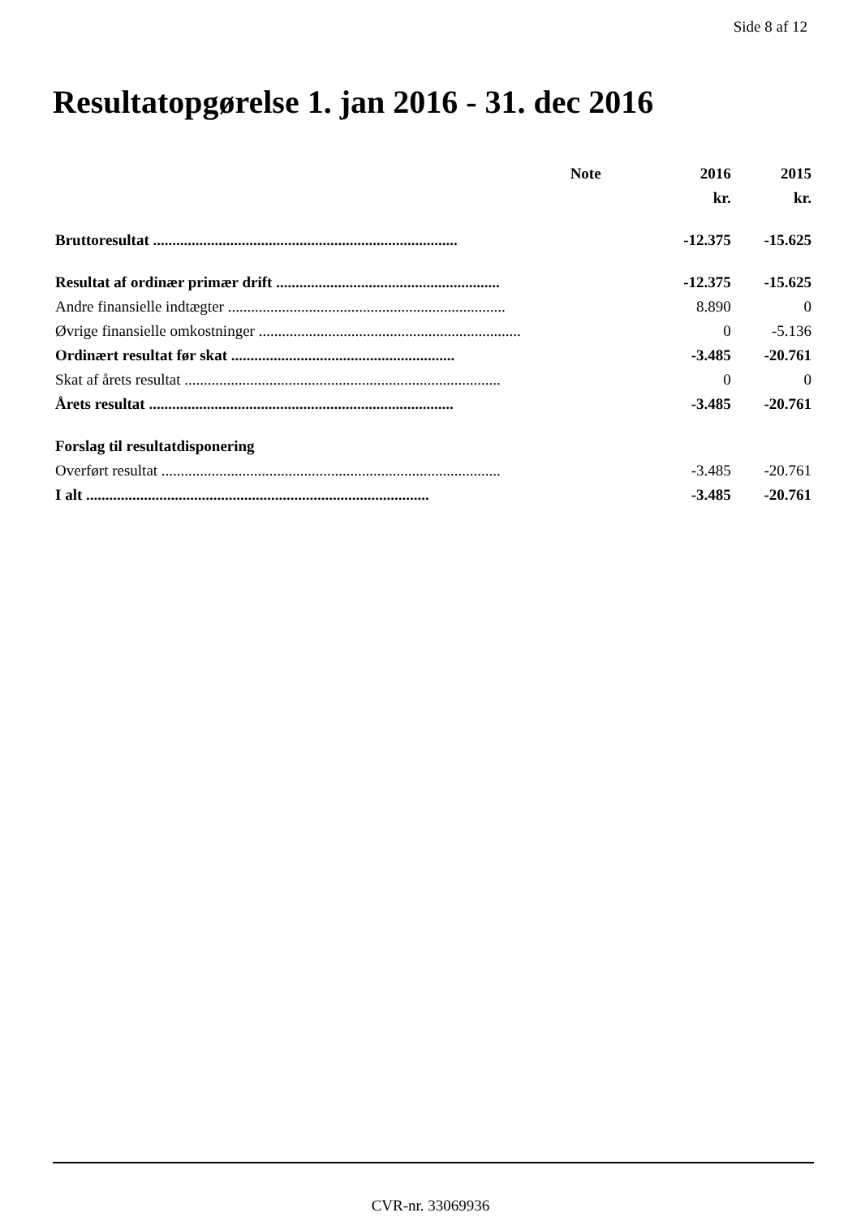Side 8 af 12
Resultatopgørelse 1. jan 2016 - 31. dec 2016
| | Note | 2016 | 2015 |
| --- | --- | --- | --- |
| | | kr. | kr. |
| Bruttoresultat ............................................................................... | | -12.375 | -15.625 |
| Resultat af ordinær primær drift .......................................................... | | -12.375 | -15.625 |
| Andre finansielle indtægter ........................................................................ | | 8.890 | 0 |
| Øvrige finansielle omkostninger .................................................................... | | 0 | -5.136 |
| Ordinært resultat før skat .......................................................... | | -3.485 | -20.761 |
| Skat af årets resultat .................................................................................. | | 0 | 0 |
| Årets resultat ............................................................................... | | -3.485 | -20.761 |
| Forslag til resultatdisponering | | | |
| Overført resultat ........................................................................................ | | -3.485 | -20.761 |
| I alt ......................................................................................... | | -3.485 | -20.761 |
CVR-nr. 33069936